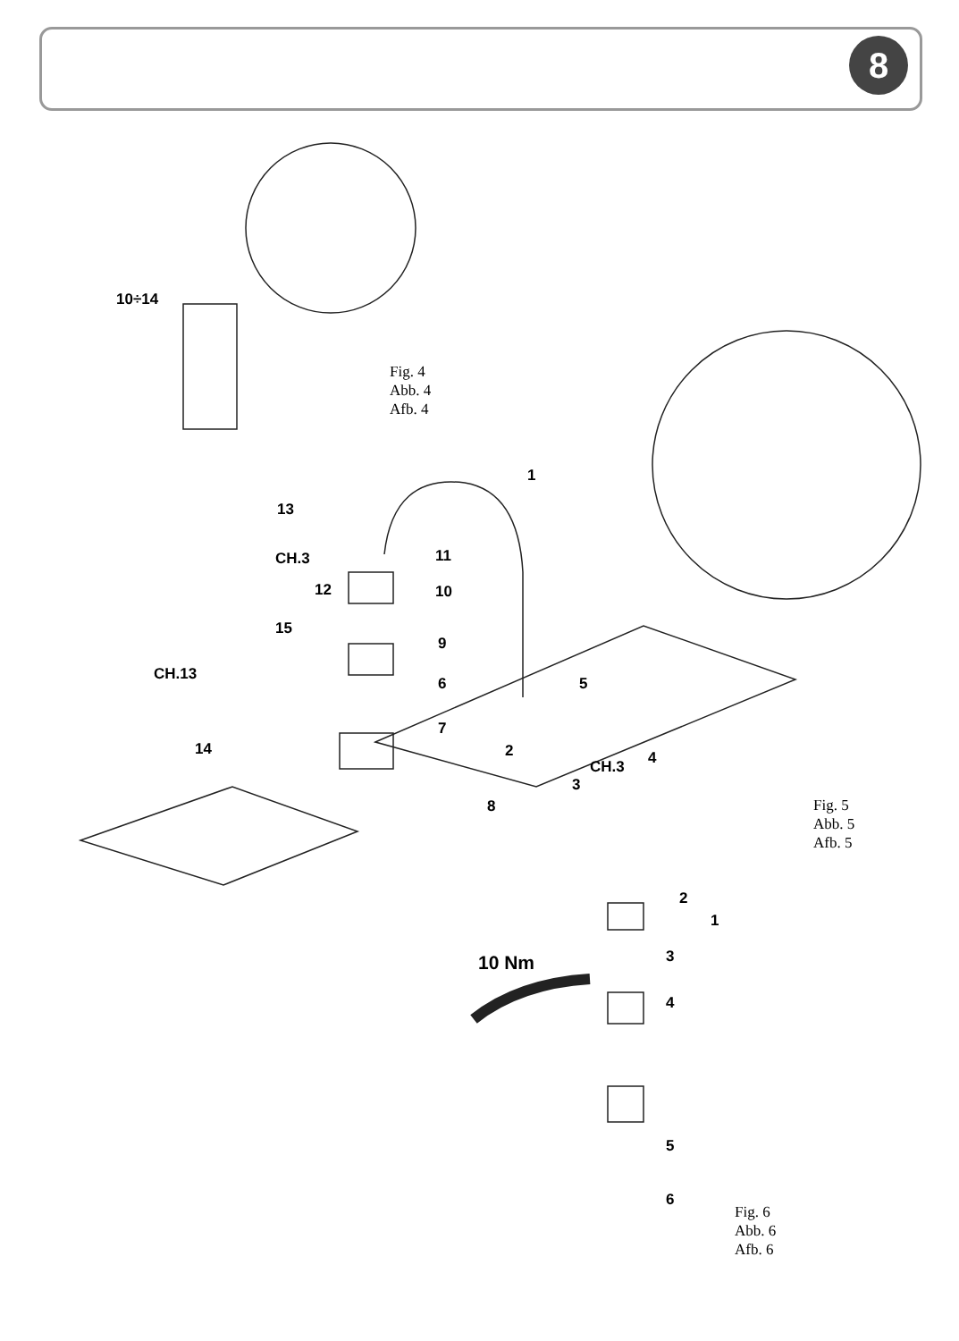8
10÷14
Fig. 4
Abb. 4
Afb. 4
1
13
CH.3
12
11
10
15
9
CH.13
6 5
7
14 2 4
CH.3
3
8
Fig. 5
Abb. 5
Afb. 5
2
1
3
10 Nm
4
5
6
Fig. 6
Abb. 6
Afb. 6